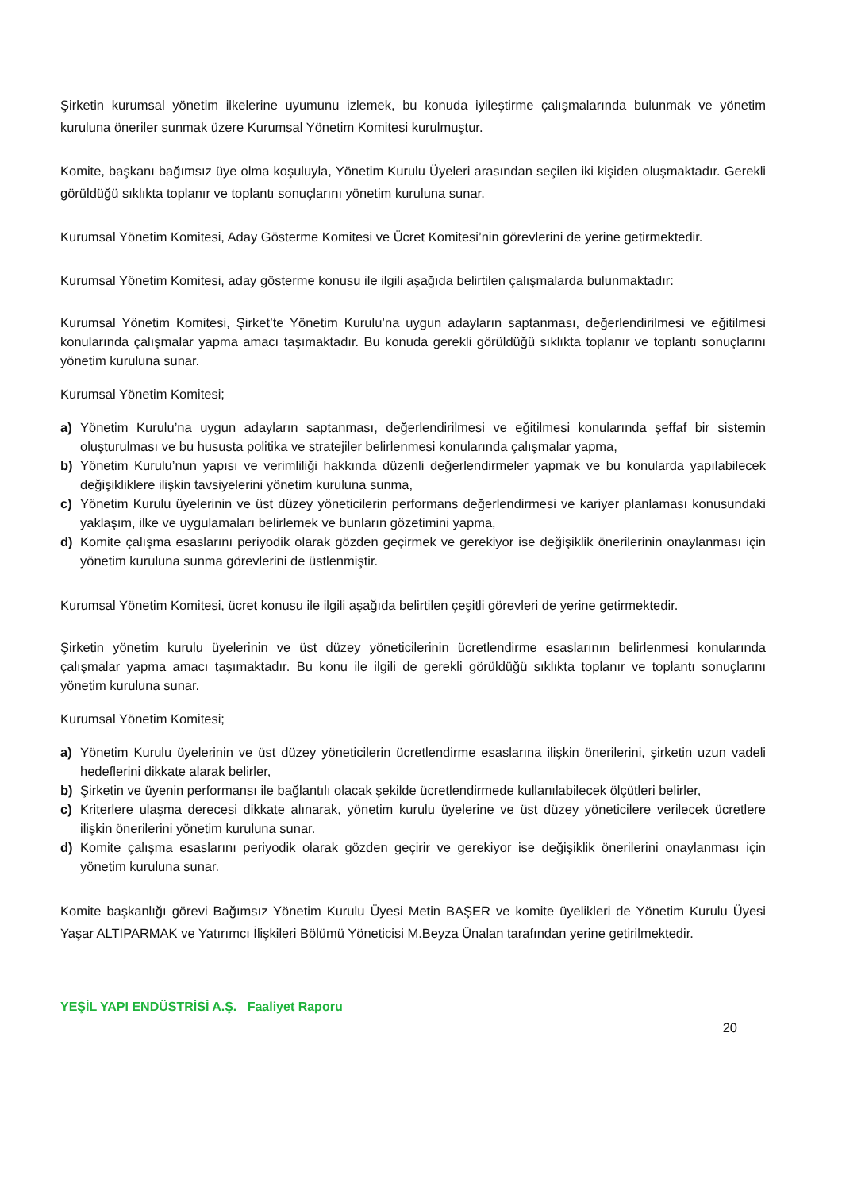Şirketin kurumsal yönetim ilkelerine uyumunu izlemek, bu konuda iyileştirme çalışmalarında bulunmak ve yönetim kuruluna öneriler sunmak üzere Kurumsal Yönetim Komitesi kurulmuştur.
Komite, başkanı bağımsız üye olma koşuluyla, Yönetim Kurulu Üyeleri arasından seçilen iki kişiden oluşmaktadır. Gerekli görüldüğü sıklıkta toplanır ve toplantı sonuçlarını yönetim kuruluna sunar.
Kurumsal Yönetim Komitesi, Aday Gösterme Komitesi ve Ücret Komitesi’nin görevlerini de yerine getirmektedir.
Kurumsal Yönetim Komitesi, aday gösterme konusu ile ilgili aşağıda belirtilen çalışmalarda bulunmaktadır:
Kurumsal Yönetim Komitesi, Şirket’te Yönetim Kurulu’na uygun adayların saptanması, değerlendirilmesi ve eğitilmesi konularında çalışmalar yapma amacı taşımaktadır. Bu konuda gerekli görüldüğü sıklıkta toplanır ve toplantı sonuçlarını yönetim kuruluna sunar.
Kurumsal Yönetim Komitesi;
a) Yönetim Kurulu’na uygun adayların saptanması, değerlendirilmesi ve eğitilmesi konularında şeffaf bir sistemin oluşturulması ve bu hususta politika ve stratejiler belirlenmesi konularında çalışmalar yapma,
b) Yönetim Kurulu’nun yapısı ve verimliliği hakkında düzenli değerlendirmeler yapmak ve bu konularda yapılabilecek değişikliklere ilişkin tavsiyelerini yönetim kuruluna sunma,
c) Yönetim Kurulu üyelerinin ve üst düzey yöneticilerin performans değerlendirmesi ve kariyer planlaması konusundaki yaklaşım, ilke ve uygulamaları belirlemek ve bunların gözetimini yapma,
d) Komite çalışma esaslarını periyodik olarak gözden geçirmek ve gerekiyor ise değişiklik önerilerinin onaylanması için yönetim kuruluna sunma görevlerini de üstlenmiştir.
Kurumsal Yönetim Komitesi, ücret konusu ile ilgili aşağıda belirtilen çeşitli görevleri de yerine getirmektedir.
Şirketin yönetim kurulu üyelerinin ve üst düzey yöneticilerinin ücretlendirme esaslarının belirlenmesi konularında çalışmalar yapma amacı taşımaktadır. Bu konu ile ilgili de gerekli görüldüğü sıklıkta toplanır ve toplantı sonuçlarını yönetim kuruluna sunar.
Kurumsal Yönetim Komitesi;
a) Yönetim Kurulu üyelerinin ve üst düzey yöneticilerin ücretlendirme esaslarına ilişkin önerilerini, şirketin uzun vadeli hedeflerini dikkate alarak belirler,
b) Şirketin ve üyenin performansı ile bağlantılı olacak şekilde ücretlendirmede kullanılabilecek ölçütleri belirler,
c) Kriterlere ulaşma derecesi dikkate alınarak, yönetim kurulu üyelerine ve üst düzey yöneticilere verilecek ücretlere ilişkin önerilerini yönetim kuruluna sunar.
d) Komite çalışma esaslarını periyodik olarak gözden geçirir ve gerekiyor ise değişiklik önerilerini onaylanması için yönetim kuruluna sunar.
Komite başkanlığı görevi Bağımsız Yönetim Kurulu Üyesi Metin BAŞER ve komite üyelikleri de Yönetim Kurulu Üyesi Yaşar ALTIPARMAK ve Yatırımcı İlişkileri Bölümü Yöneticisi M.Beyza Ünalan tarafından yerine getirilmektedir.
YEŞİL YAPI ENDÜSTRİSİ A.Ş. Faaliyet Raporu
20